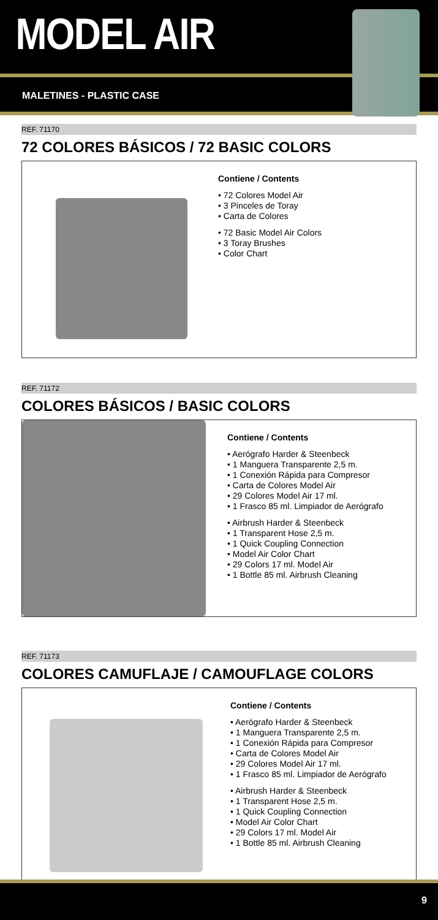MODEL AIR
MALETINES - PLASTIC CASE
REF. 71170
72 COLORES BÁSICOS / 72 BASIC COLORS
Contiene / Contents
• 72 Colores Model Air
• 3 Pinceles de Toray
• Carta de Colores
• 72 Basic Model Air Colors
• 3 Toray Brushes
• Color Chart
REF. 71172
COLORES BÁSICOS / BASIC COLORS
Contiene / Contents
• Aerógrafo Harder & Steenbeck
• 1 Manguera Transparente 2,5 m.
• 1 Conexión Rápida para Compresor
• Carta de Colores Model Air
• 29 Colores Model Air 17 ml.
• 1 Frasco 85 ml. Limpiador de Aerógrafo
• Airbrush Harder & Steenbeck
• 1 Transparent Hose 2,5 m.
• 1 Quick Coupling Connection
• Model Air Color Chart
• 29 Colors 17 ml. Model Air
• 1 Bottle 85 ml. Airbrush Cleaning
REF. 71173
COLORES CAMUFLAJE / CAMOUFLAGE COLORS
Contiene / Contents
• Aerógrafo Harder & Steenbeck
• 1 Manguera Transparente 2,5 m.
• 1 Conexión Rápida para Compresor
• Carta de Colores Model Air
• 29 Colores Model Air 17 ml.
• 1 Frasco 85 ml. Limpiador de Aerógrafo
• Airbrush Harder & Steenbeck
• 1 Transparent Hose 2,5 m.
• 1 Quick Coupling Connection
• Model Air Color Chart
• 29 Colors 17 ml. Model Air
• 1 Bottle 85 ml. Airbrush Cleaning
9